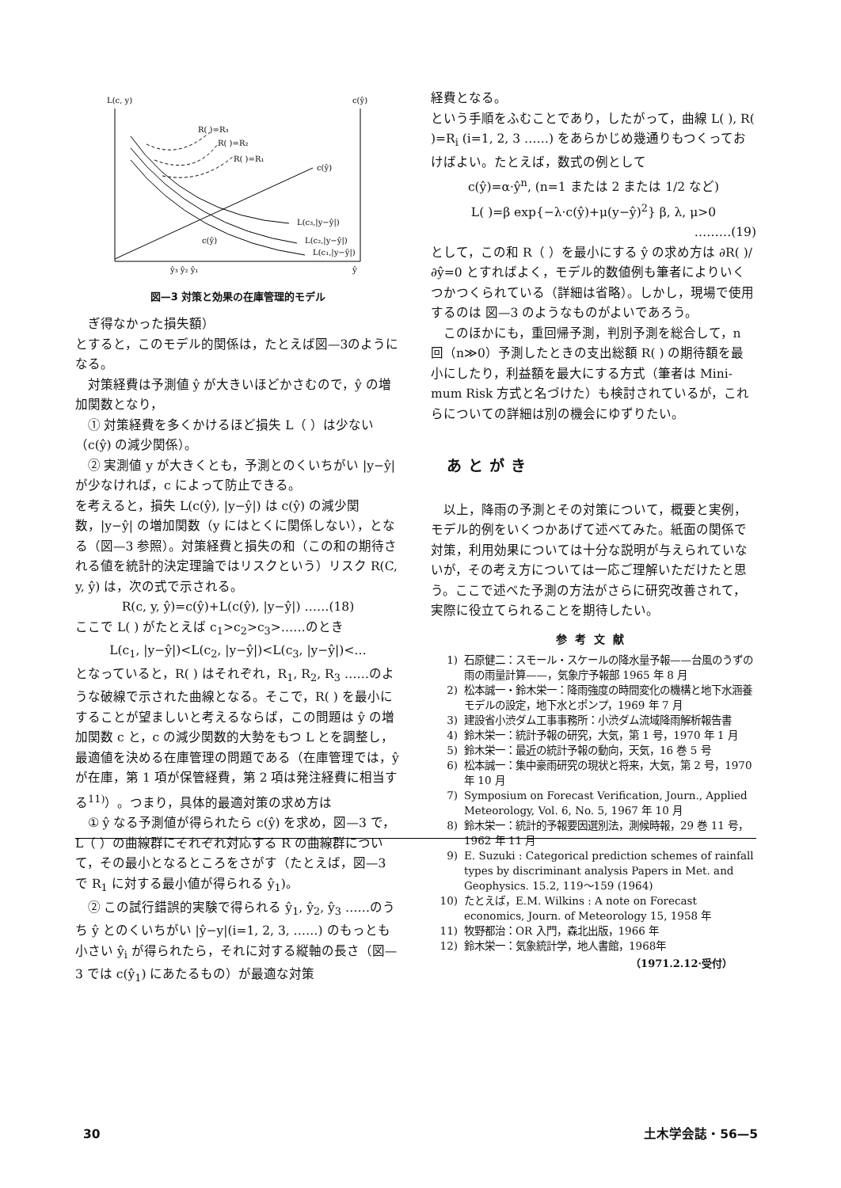L(c, y)
c(ŷ)
R( )=R₃
R( )=R₂
R( )=R₁
c(ŷ)
L(c₃,|y−ŷ|)
L(c₂,|y−ŷ|)
L(c₁,|y−ŷ|)
c(ŷ)
ŷ₃ ŷ₂ ŷ₁
ŷ
図—3 対策と効果の在庫管理的モデル
ぎ得なかった損失額）
とすると，このモデル的関係は，たとえば図—3のようになる。
対策経費は予測値 ŷ が大きいほどかさむので，ŷ の増加関数となり，
① 対策経費を多くかけるほど損失 L（ ）は少ない（c(ŷ) の減少関係）。
② 実測値 y が大きくとも，予測とのくいちがい |y−ŷ| が少なければ，c によって防止できる。
を考えると，損失 L(c(ŷ), |y−ŷ|) は c(ŷ) の減少関数，|y−ŷ| の増加関数（y にはとくに関係しない），となる（図—3 参照）。対策経費と損失の和（この和の期待される値を統計的決定理論ではリスクという）リスク R(C, y, ŷ) は，次の式で示される。
R(c, y, ŷ)=c(ŷ)+L(c(ŷ), |y−ŷ|) ……(18)
ここで L( ) がたとえば c<sub>1</sub>>c<sub>2</sub>>c<sub>3</sub>>……のとき
L(c<sub>1</sub>, |y−ŷ|)<L(c<sub>2</sub>, |y−ŷ|)<L(c<sub>3</sub>, |y−ŷ|)<…
となっていると，R( ) はそれぞれ，R<sub>1</sub>, R<sub>2</sub>, R<sub>3</sub> ……のような破線で示された曲線となる。そこで，R( ) を最小にすることが望ましいと考えるならば，この問題は ŷ の増加関数 c と，c の減少関数的大勢をもつ L とを調整し，最適値を決める在庫管理の問題である（在庫管理では，ŷ が在庫，第 1 項が保管経費，第 2 項は発注経費に相当する<sup>11)</sup>）。つまり，具体的最適対策の求め方は
① ŷ なる予測値が得られたら c(ŷ) を求め，図—3 で，L（ ）の曲線群にそれぞれ対応する R の曲線群について，その最小となるところをさがす（たとえば，図—3 で R<sub>1</sub> に対する最小値が得られる ŷ<sub>1</sub>)。
② この試行錯誤的実験で得られる ŷ<sub>1</sub>, ŷ<sub>2</sub>, ŷ<sub>3</sub> ……のうち ŷ とのくいちがい |ŷ−y|(i=1, 2, 3, ……) のもっとも小さい ŷ<sub>i</sub> が得られたら，それに対する縦軸の長さ（図—3 では c(ŷ<sub>1</sub>) にあたるもの）が最適な対策
経費となる。
という手順をふむことであり，したがって，曲線 L( ), R( )=R<sub>i</sub> (i=1, 2, 3 ……) をあらかじめ幾通りもつくっておけばよい。たとえば，数式の例として
c(ŷ)=α·ŷ<sup>n</sup>, (n=1 または 2 または 1/2 など)
L( )=β exp{−λ·c(ŷ)+μ(y−ŷ)<sup>2</sup>} β, λ, μ>0
………(19)
として，この和 R（ ）を最小にする ŷ の求め方は ∂R( )/∂ŷ=0 とすればよく，モデル的数値例も筆者によりいくつかつくられている（詳細は省略）。しかし，現場で使用するのは 図—3 のようなものがよいであろう。
このほかにも，重回帰予測，判別予測を総合して，n 回（n≫0）予測したときの支出総額 R( ) の期待額を最小にしたり，利益額を最大にする方式（筆者は Mini-mum Risk 方式と名づけた）も検討されているが，これらについての詳細は別の機会にゆずりたい。
あとがき
以上，降雨の予測とその対策について，概要と実例，モデル的例をいくつかあげて述べてみた。紙面の関係で対策，利用効果については十分な説明が与えられていないが，その考え方については一応ご理解いただけたと思う。ここで述べた予測の方法がさらに研究改善されて，実際に役立てられることを期待したい。
参考文献
1) 石原健二：スモール・スケールの降水量予報——台風のうずの雨の雨量計算——，気象庁予報部 1965 年 8 月
2) 松本誠一・鈴木栄一：降雨強度の時間変化の機構と地下水涵養モデルの設定，地下水とポンプ，1969 年 7 月
3) 建設省小渋ダム工事事務所：小渋ダム流域降雨解析報告書
4) 鈴木栄一：統計予報の研究，大気，第 1 号，1970 年 1 月
5) 鈴木栄一：最近の統計予報の動向，天気，16 巻 5 号
6) 松本誠一：集中豪雨研究の現状と将来，大気，第 2 号，1970 年 10 月
7) Symposium on Forecast Verification, Journ., Applied Meteorology, Vol. 6, No. 5, 1967 年 10 月
8) 鈴木栄一：統計的予報要因選別法，測候時報，29 巻 11 号，1962 年 11 月
9) E. Suzuki : Categorical prediction schemes of rainfall types by discriminant analysis Papers in Met. and Geophysics. 15.2, 119～159 (1964)
10) たとえば，E.M. Wilkins : A note on Forecast economics, Journ. of Meteorology 15, 1958 年
11) 牧野都治：OR 入門，森北出版，1966 年
12) 鈴木栄一：気象統計学，地人書館，1968年
（1971.2.12·受付）
30 土木学会誌・56—5